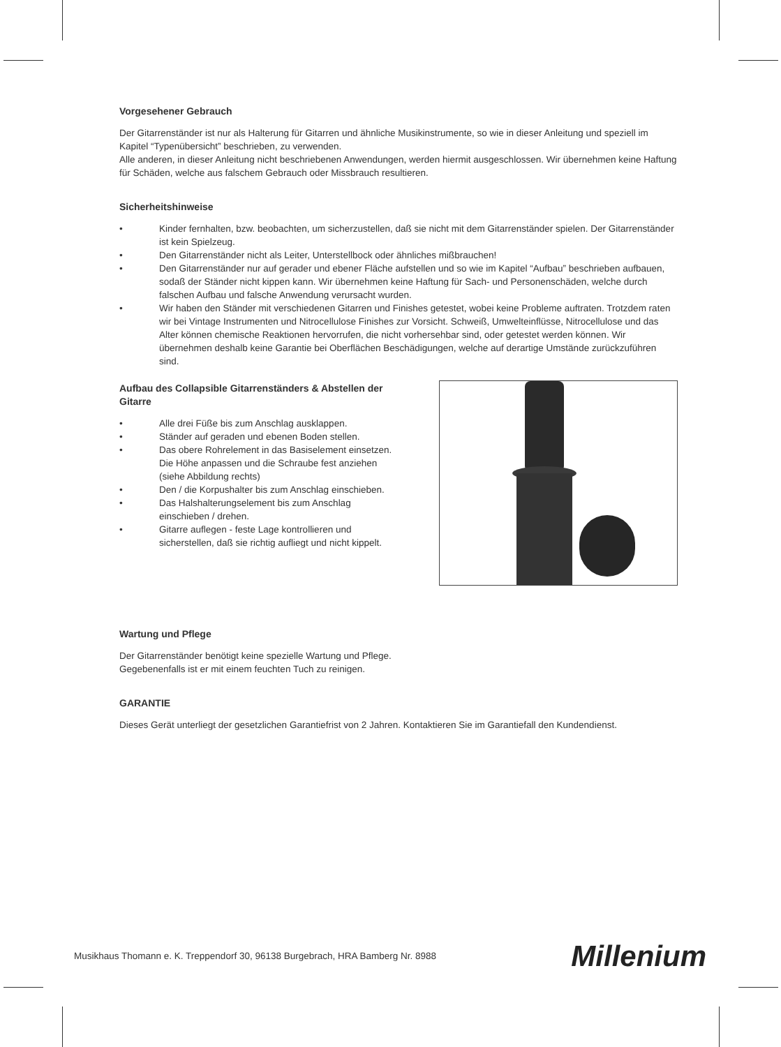Vorgesehener Gebrauch
Der Gitarrenständer ist nur als Halterung für Gitarren und ähnliche Musikinstrumente, so wie in dieser Anleitung und speziell im Kapitel “Typenübersicht” beschrieben, zu verwenden.
Alle anderen, in dieser Anleitung nicht beschriebenen Anwendungen, werden hiermit ausgeschlossen. Wir übernehmen keine Haftung für Schäden, welche aus falschem Gebrauch oder Missbrauch resultieren.
Sicherheitshinweise
• Kinder fernhalten, bzw. beobachten, um sicherzustellen, daß sie nicht mit dem Gitarrenständer spielen. Der Gitarrenständer ist kein Spielzeug.
• Den Gitarrenständer nicht als Leiter, Unterstellbock oder ähnliches mißbrauchen!
• Den Gitarrenständer nur auf gerader und ebener Fläche aufstellen und so wie im Kapitel “Aufbau” beschrieben aufbauen, sodaß der Ständer nicht kippen kann. Wir übernehmen keine Haftung für Sach- und Personenschäden, welche durch falschen Aufbau und falsche Anwendung verursacht wurden.
• Wir haben den Ständer mit verschiedenen Gitarren und Finishes getestet, wobei keine Probleme auftraten. Trotzdem raten wir bei Vintage Instrumenten und Nitrocellulose Finishes zur Vorsicht. Schweiß, Umwelteinflüsse, Nitrocellulose und das Alter können chemische Reaktionen hervorrufen, die nicht vorhersehbar sind, oder getestet werden können. Wir übernehmen deshalb keine Garantie bei Oberflächen Beschädigungen, welche auf derartige Umstände zurückzuführen sind.
Aufbau des Collapsible Gitarrenständers & Abstellen der Gitarre
• Alle drei Füße bis zum Anschlag ausklappen.
• Ständer auf geraden und ebenen Boden stellen.
• Das obere Rohrelement in das Basiselement einsetzen. Die Höhe anpassen und die Schraube fest anziehen (siehe Abbildung rechts)
• Den / die Korpushalter bis zum Anschlag einschieben.
• Das Halshalterungselement bis zum Anschlag einschieben / drehen.
• Gitarre auflegen - feste Lage kontrollieren und sicherstellen, daß sie richtig aufliegt und nicht kippelt.
Wartung und Pflege
Der Gitarrenständer benötigt keine spezielle Wartung und Pflege.
Gegebenenfalls ist er mit einem feuchten Tuch zu reinigen.
GARANTIE
Dieses Gerät unterliegt der gesetzlichen Garantiefrist von 2 Jahren. Kontaktieren Sie im Garantiefall den Kundendienst.
Musikhaus Thomann e. K. Treppendorf 30, 96138 Burgebrach, HRA Bamberg Nr. 8988 Millenium